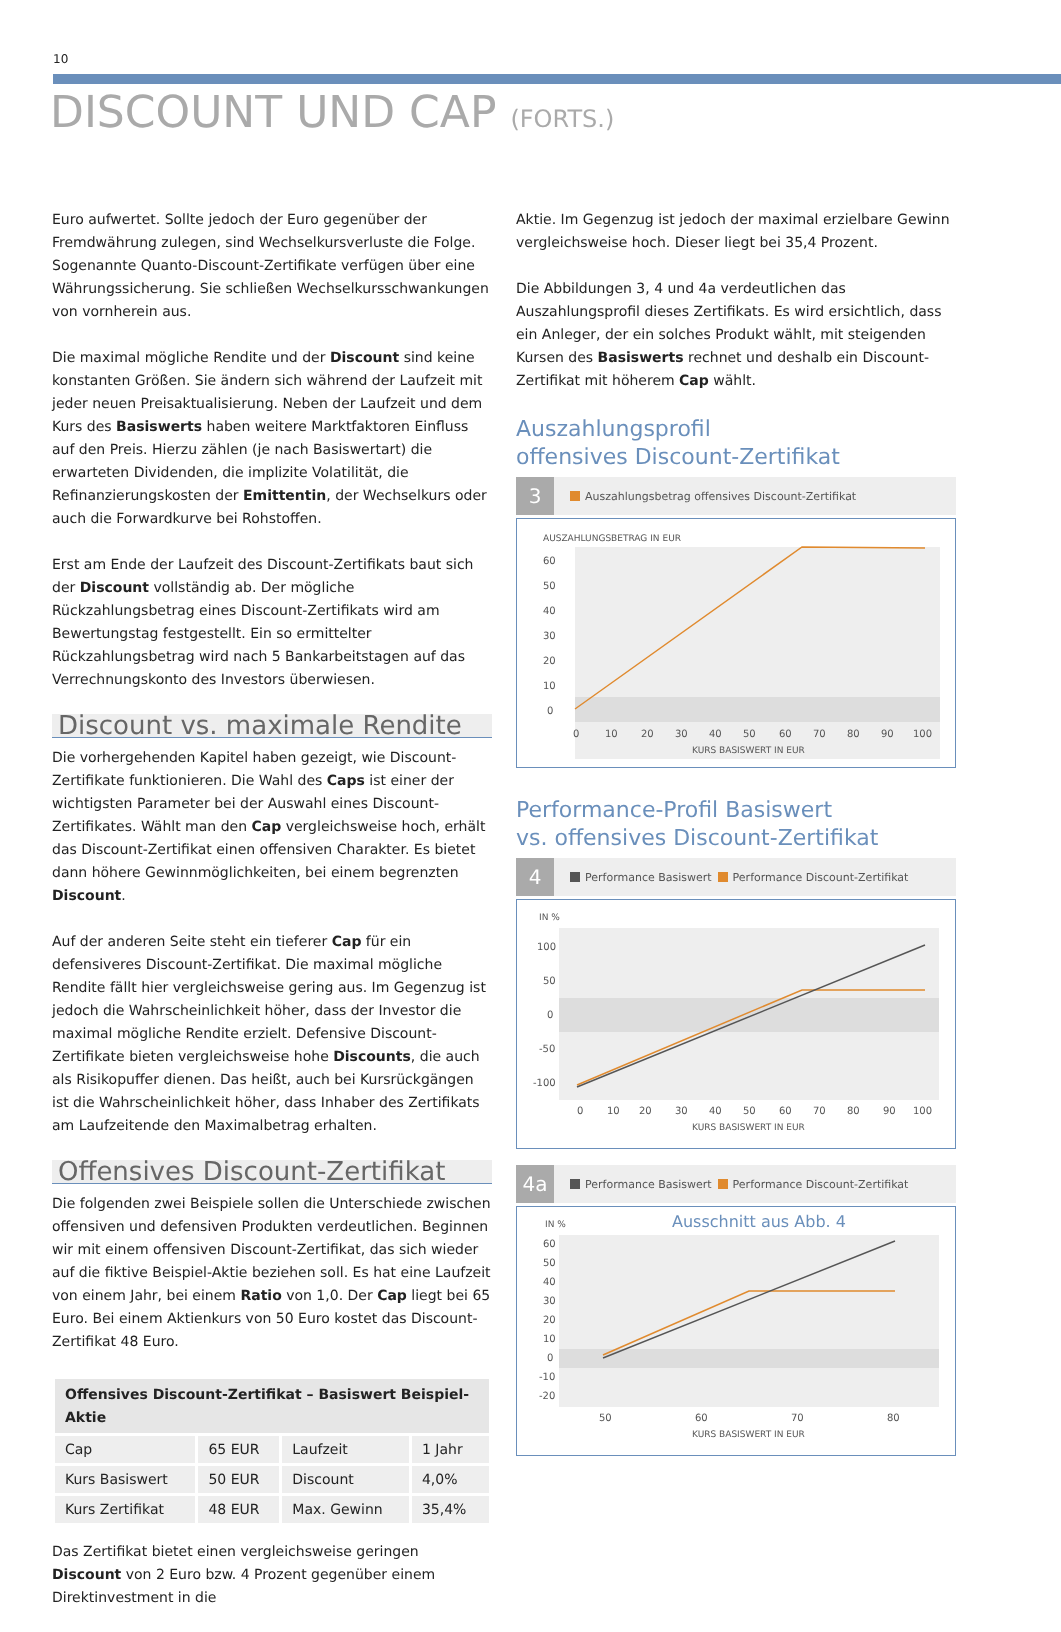10
DISCOUNT UND CAP (FORTS.)
Euro aufwertet. Sollte jedoch der Euro gegenüber der Fremdwährung zulegen, sind Wechselkursverluste die Folge. Sogenannte Quanto-Discount-Zertifikate verfügen über eine Währungssicherung. Sie schließen Wechselkursschwankungen von vornherein aus.
Die maximal mögliche Rendite und der Discount sind keine konstanten Größen. Sie ändern sich während der Laufzeit mit jeder neuen Preisaktualisierung. Neben der Laufzeit und dem Kurs des Basiswerts haben weitere Marktfaktoren Einfluss auf den Preis. Hierzu zählen (je nach Basiswertart) die erwarteten Dividenden, die implizite Volatilität, die Refinanzierungskosten der Emittentin, der Wechselkurs oder auch die Forwardkurve bei Rohstoffen.
Erst am Ende der Laufzeit des Discount-Zertifikats baut sich der Discount vollständig ab. Der mögliche Rückzahlungsbetrag eines Discount-Zertifikats wird am Bewertungstag festgestellt. Ein so ermittelter Rückzahlungsbetrag wird nach 5 Bankarbeitstagen auf das Verrechnungskonto des Investors überwiesen.
Discount vs. maximale Rendite
Die vorhergehenden Kapitel haben gezeigt, wie Discount-Zertifikate funktionieren. Die Wahl des Caps ist einer der wichtigsten Parameter bei der Auswahl eines Discount-Zertifikates. Wählt man den Cap vergleichsweise hoch, erhält das Discount-Zertifikat einen offensiven Charakter. Es bietet dann höhere Gewinnmöglichkeiten, bei einem begrenzten Discount.
Auf der anderen Seite steht ein tieferer Cap für ein defensiveres Discount-Zertifikat. Die maximal mögliche Rendite fällt hier vergleichsweise gering aus. Im Gegenzug ist jedoch die Wahrscheinlichkeit höher, dass der Investor die maximal mögliche Rendite erzielt. Defensive Discount-Zertifikate bieten vergleichsweise hohe Discounts, die auch als Risikopuffer dienen. Das heißt, auch bei Kursrückgängen ist die Wahrscheinlichkeit höher, dass Inhaber des Zertifikats am Laufzeitende den Maximalbetrag erhalten.
Offensives Discount-Zertifikat
Die folgenden zwei Beispiele sollen die Unterschiede zwischen offensiven und defensiven Produkten verdeutlichen. Beginnen wir mit einem offensiven Discount-Zertifikat, das sich wieder auf die fiktive Beispiel-Aktie beziehen soll. Es hat eine Laufzeit von einem Jahr, bei einem Ratio von 1,0. Der Cap liegt bei 65 Euro. Bei einem Aktienkurs von 50 Euro kostet das Discount-Zertifikat 48 Euro.
| Offensives Discount-Zertifikat – Basiswert Beispiel-Aktie | | | |
| --- | --- | --- | --- |
| Cap | 65 EUR | Laufzeit | 1 Jahr |
| Kurs Basiswert | 50 EUR | Discount | 4,0% |
| Kurs Zertifikat | 48 EUR | Max. Gewinn | 35,4% |
Das Zertifikat bietet einen vergleichsweise geringen Discount von 2 Euro bzw. 4 Prozent gegenüber einem Direktinvestment in die
Aktie. Im Gegenzug ist jedoch der maximal erzielbare Gewinn vergleichsweise hoch. Dieser liegt bei 35,4 Prozent.
Die Abbildungen 3, 4 und 4a verdeutlichen das Auszahlungsprofil dieses Zertifikats. Es wird ersichtlich, dass ein Anleger, der ein solches Produkt wählt, mit steigenden Kursen des Basiswerts rechnet und deshalb ein Discount-Zertifikat mit höherem Cap wählt.
Auszahlungsprofil
offensives Discount-Zertifikat
3 Auszahlungsbetrag offensives Discount-Zertifikat
AUSZAHLUNGSBETRAG IN EUR
60
50
40
30
20
10
0
0
10
20
30
40
50
60
70
80
90
100
KURS BASISWERT IN EUR
Performance-Profil Basiswert
vs. offensives Discount-Zertifikat
4 Performance Basiswert Performance Discount-Zertifikat
IN %
100
50
0
-50
-100
0
10
20
30
40
50
60
70
80
90
100
KURS BASISWERT IN EUR
4a Performance Basiswert Performance Discount-Zertifikat
IN %
Ausschnitt aus Abb. 4
60
50
40
30
20
10
0
-10
-20
50
60
70
80
KURS BASISWERT IN EUR